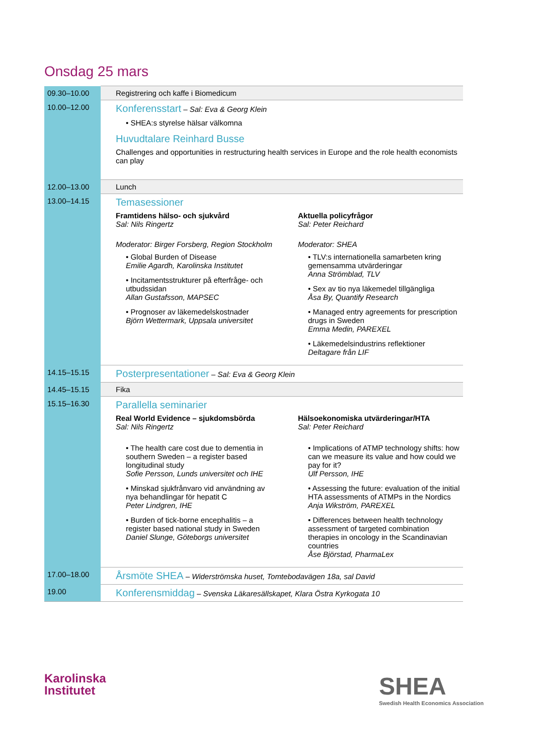Onsdag 25 mars
| 09.30–10.00 | Registrering och kaffe i Biomedicum |
| 10.00–12.00 | Konferensstart – Sal: Eva & Georg Klein • SHEA:s styrelse hälsar välkomna Huvudtalare Reinhard Busse Challenges and opportunities in restructuring health services in Europe and the role health economists can play |
| 12.00–13.00 | Lunch |
| 13.00–14.15 | Temasessioner Framtidens hälso- och sjukvård Sal: Nils Ringertz Moderator: Birger Forsberg, Region Stockholm • Global Burden of Disease Emilie Agardh, Karolinska Institutet • Incitamentsstrukturer på efterfråge- och utbudssidan Allan Gustafsson, MAPSEC • Prognoser av läkemedelskostnader Björn Wettermark, Uppsala universitet Aktuella policyfrågor Sal: Peter Reichard Moderator: SHEA • TLV:s internationella samarbeten kring gemensamma utvärderingar Anna Strömblad, TLV • Sex av tio nya läkemedel tillgängliga Åsa By, Quantify Research • Managed entry agreements for prescription drugs in Sweden Emma Medin, PAREXEL • Läkemedelsindustrins reflektioner Deltagare från LIF |
| 14.15–15.15 | Posterpresentationer – Sal: Eva & Georg Klein |
| 14.45–15.15 | Fika |
| 15.15–16.30 | Parallella seminarier Real World Evidence – sjukdomsbörda Sal: Nils Ringertz • The health care cost due to dementia in southern Sweden – a register based longitudinal study Sofie Persson, Lunds universitet och IHE • Minskad sjukfrånvaro vid användning av nya behandlingar för hepatit C Peter Lindgren, IHE • Burden of tick-borne encephalitis – a register based national study in Sweden Daniel Slunge, Göteborgs universitet Hälsoekonomiska utvärderingar/HTA Sal: Peter Reichard • Implications of ATMP technology shifts: how can we measure its value and how could we pay for it? Ulf Persson, IHE • Assessing the future: evaluation of the initial HTA assessments of ATMPs in the Nordics Anja Wikström, PAREXEL • Differences between health technology assessment of targeted combination therapies in oncology in the Scandinavian countries Åse Björstad, PharmaLex |
| 17.00–18.00 | Årsmöte SHEA – Widerströmska huset, Tomtebodavägen 18a, sal David |
| 19.00 | Konferensmiddag – Svenska Läkaresällskapet, Klara Östra Kyrkogata 10 |
Karolinska
Institutet
SHEA
Swedish Health Economics Association